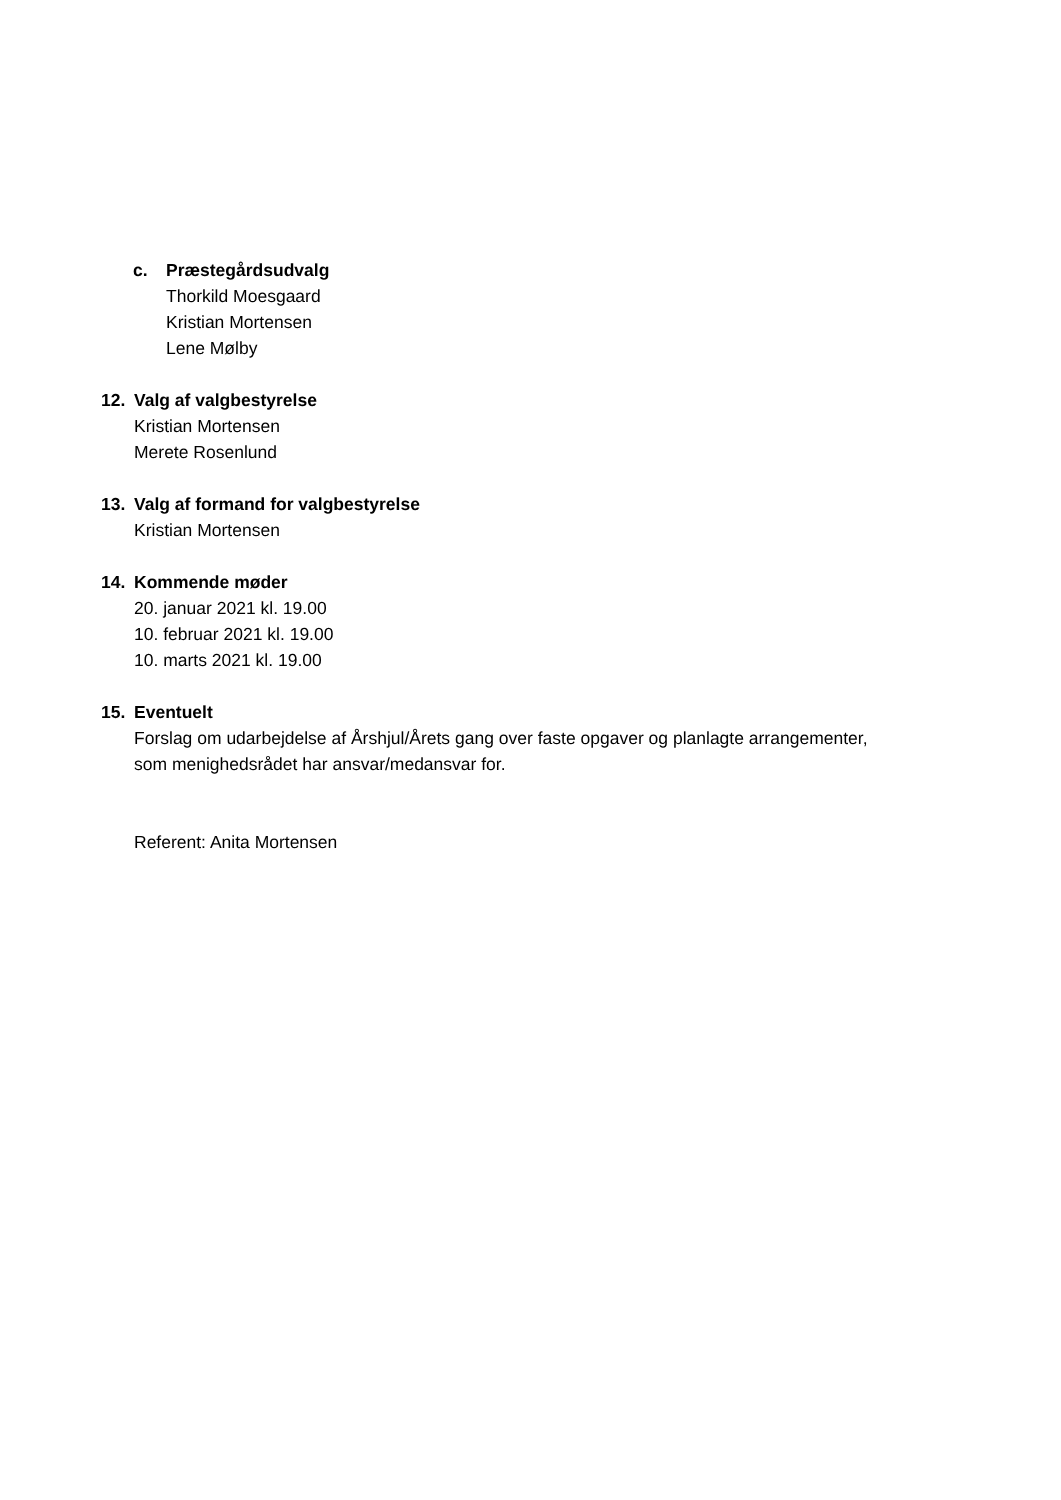c. Præstegårdsudvalg
Thorkild Moesgaard
Kristian Mortensen
Lene Mølby
12. Valg af valgbestyrelse
Kristian Mortensen
Merete Rosenlund
13. Valg af formand for valgbestyrelse
Kristian Mortensen
14. Kommende møder
20. januar 2021 kl. 19.00
10. februar 2021 kl. 19.00
10. marts 2021 kl. 19.00
15. Eventuelt
Forslag om udarbejdelse af Årshjul/Årets gang over faste opgaver og planlagte arrangementer,
som menighedsrådet har ansvar/medansvar for.
Referent: Anita Mortensen